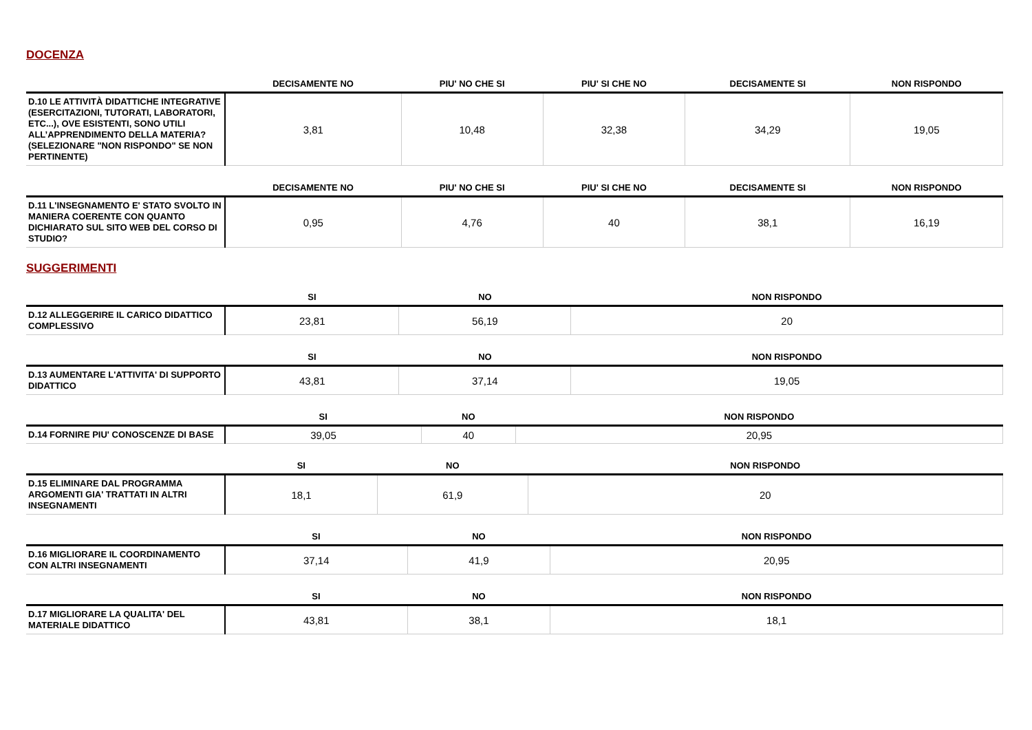DOCENZA
| | DECISAMENTE NO | PIU' NO CHE SI | PIU' SI CHE NO | DECISAMENTE SI | NON RISPONDO |
| --- | --- | --- | --- | --- | --- |
| D.10 LE ATTIVITÀ DIDATTICHE INTEGRATIVE (ESERCITAZIONI, TUTORATI, LABORATORI, ETC...), OVE ESISTENTI, SONO UTILI ALL’APPRENDIMENTO DELLA MATERIA? (SELEZIONARE "NON RISPONDO" SE NON PERTINENTE) | 3,81 | 10,48 | 32,38 | 34,29 | 19,05 |
| | DECISAMENTE NO | PIU' NO CHE SI | PIU' SI CHE NO | DECISAMENTE SI | NON RISPONDO |
| --- | --- | --- | --- | --- | --- |
| D.11 L'INSEGNAMENTO E' STATO SVOLTO IN MANIERA COERENTE CON QUANTO DICHIARATO SUL SITO WEB DEL CORSO DI STUDIO? | 0,95 | 4,76 | 40 | 38,1 | 16,19 |
SUGGERIMENTI
| | SI | NO | NON RISPONDO |
| --- | --- | --- | --- |
| D.12 ALLEGGERIRE IL CARICO DIDATTICO COMPLESSIVO | 23,81 | 56,19 | 20 |
| | SI | NO | NON RISPONDO |
| --- | --- | --- | --- |
| D.13 AUMENTARE L'ATTIVITA' DI SUPPORTO DIDATTICO | 43,81 | 37,14 | 19,05 |
| | SI | NO | NON RISPONDO |
| --- | --- | --- | --- |
| D.14 FORNIRE PIU' CONOSCENZE DI BASE | 39,05 | 40 | 20,95 |
| | SI | NO | NON RISPONDO |
| --- | --- | --- | --- |
| D.15 ELIMINARE DAL PROGRAMMA ARGOMENTI GIA' TRATTATI IN ALTRI INSEGNAMENTI | 18,1 | 61,9 | 20 |
| | SI | NO | NON RISPONDO |
| --- | --- | --- | --- |
| D.16 MIGLIORARE IL COORDINAMENTO CON ALTRI INSEGNAMENTI | 37,14 | 41,9 | 20,95 |
| | SI | NO | NON RISPONDO |
| --- | --- | --- | --- |
| D.17 MIGLIORARE LA QUALITA' DEL MATERIALE DIDATTICO | 43,81 | 38,1 | 18,1 |